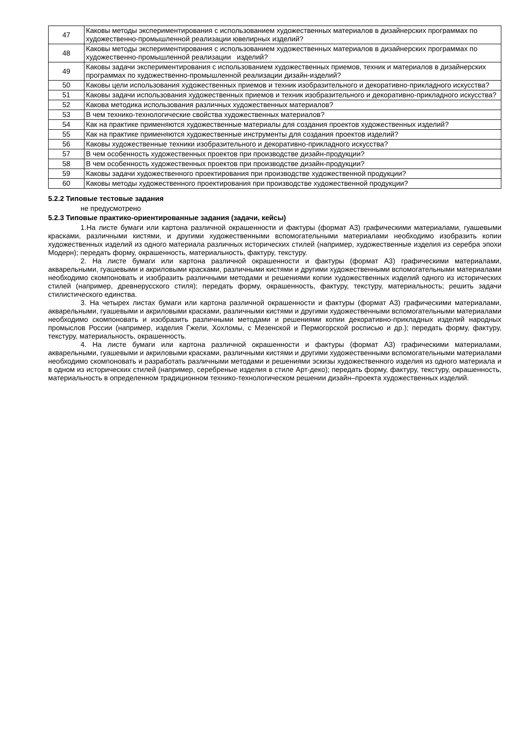| 47 | Каковы методы экспериментирования с использованием художественных материалов в дизайнерских программах по художественно-промышленной реализации ювелирных изделий? |
| 48 | Каковы методы экспериментирования с использованием художественных материалов в дизайнерских программах по художественно-промышленной реализации изделий? |
| 49 | Каковы задачи экспериментирования с использованием художественных приемов, техник и материалов в дизайнерских программах по художественно-промышленной реализации дизайн-изделий? |
| 50 | Каковы цели использования художественных приемов и техник изобразительного и декоративно-прикладного искусства? |
| 51 | Каковы задачи использования художественных приемов и техник изобразительного и декоративно-прикладного искусства? |
| 52 | Какова методика использования различных художественных материалов? |
| 53 | В чем технико-технологические свойства художественных материалов? |
| 54 | Как на практике применяются художественные материалы для создания проектов художественных изделий? |
| 55 | Как на практике применяются художественные инструменты для создания проектов изделий? |
| 56 | Каковы художественные техники изобразительного и декоративно-прикладного искусства? |
| 57 | В чем особенность художественных проектов при производстве дизайн-продукции? |
| 58 | В чем особенность художественных проектов при производстве дизайн-продукции? |
| 59 | Каковы задачи художественного проектирования при производстве художественной продукции? |
| 60 | Каковы методы художественного проектирования при производстве художественной продукции? |
5.2.2 Типовые тестовые задания
не предусмотрено
5.2.3 Типовые практико-ориентированные задания (задачи, кейсы)
1.На листе бумаги или картона различной окрашенности и фактуры (формат А3) графическими материалами, гуашевыми красками, различными кистями, и другими художественными вспомогательными материалами необходимо изобразить копии художественных изделий из одного материала различных исторических стилей (например, художественные изделия из серебра эпохи Модерн); передать форму, окрашенность, материальность, фактуру, текстуру.
2. На листе бумаги или картона различной окрашенности и фактуры (формат А3) графическими материалами, акварельными, гуашевыми и акриловыми красками, различными кистями и другими художественными вспомогательными материалами необходимо скомпоновать и изобразить различными методами и решениями копии художественных изделий одного из исторических стилей (например, древнерусского стиля); передать форму, окрашенность, фактуру, текстуру, материальность; решить задачи стилистического единства.
3. На четырех листах бумаги или картона различной окрашенности и фактуры (формат А3) графическими материалами, акварельными, гуашевыми и акриловыми красками, различными кистями и другими художественными вспомогательными материалами необходимо скомпоновать и изобразить различными методами и решениями копии декоративно-прикладных изделий народных промыслов России (например, изделия Гжели, Хохломы, с Мезенской и Пермогорской росписью и др.); передать форму, фактуру, текстуру, материальность, окрашенность.
4. На листе бумаги или картона различной окрашенности и фактуры (формат А3) графическими материалами, акварельными, гуашевыми и акриловыми красками, различными кистями и другими художественными вспомогательными материалами необходимо скомпоновать и разработать различными методами и решениями эскизы художественного изделия из одного материала и в одном из исторических стилей (например, серебреные изделия в стиле Арт-деко); передать форму, фактуру, текстуру, окрашенность, материальность в определенном традиционном технико-технологическом решении дизайн–проекта художественных изделий.